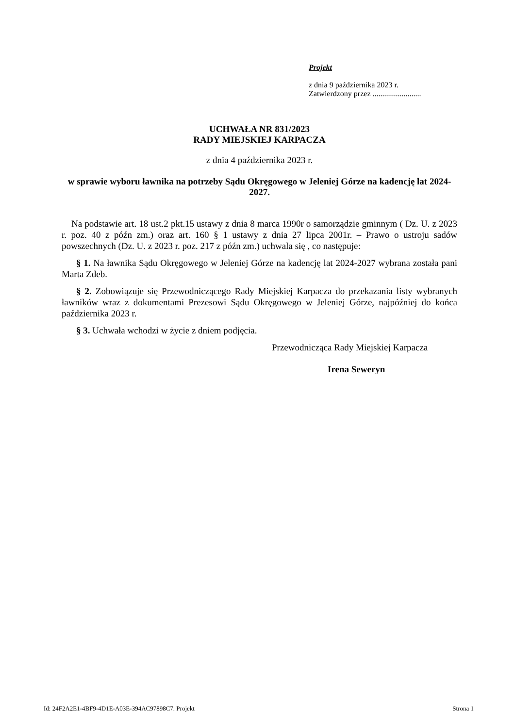Projekt
z dnia 9 października 2023 r.
Zatwierdzony przez .........................
UCHWAŁA NR 831/2023
RADY MIEJSKIEJ KARPACZA
z dnia 4 października 2023 r.
w sprawie wyboru ławnika na potrzeby Sądu Okręgowego w Jeleniej Górze na kadencję lat 2024-2027.
Na podstawie art. 18 ust.2 pkt.15 ustawy z dnia 8 marca 1990r o samorządzie gminnym ( Dz. U. z 2023 r. poz. 40 z późn zm.) oraz art. 160 § 1 ustawy z dnia 27 lipca 2001r. – Prawo o ustroju sadów powszechnych (Dz. U. z 2023 r. poz. 217 z późn zm.) uchwala się , co następuje:
§ 1. Na ławnika Sądu Okręgowego w Jeleniej Górze na kadencję lat 2024-2027 wybrana została pani Marta Zdeb.
§ 2. Zobowiązuje się Przewodniczącego Rady Miejskiej Karpacza do przekazania listy wybranych ławników wraz z dokumentami Prezesowi Sądu Okręgowego w Jeleniej Górze, najpóźniej do końca października 2023 r.
§ 3. Uchwała wchodzi w życie z dniem podjęcia.
Przewodnicząca Rady Miejskiej Karpacza
Irena Seweryn
Id: 24F2A2E1-4BF9-4D1E-A03E-394AC97898C7. Projekt Strona 1